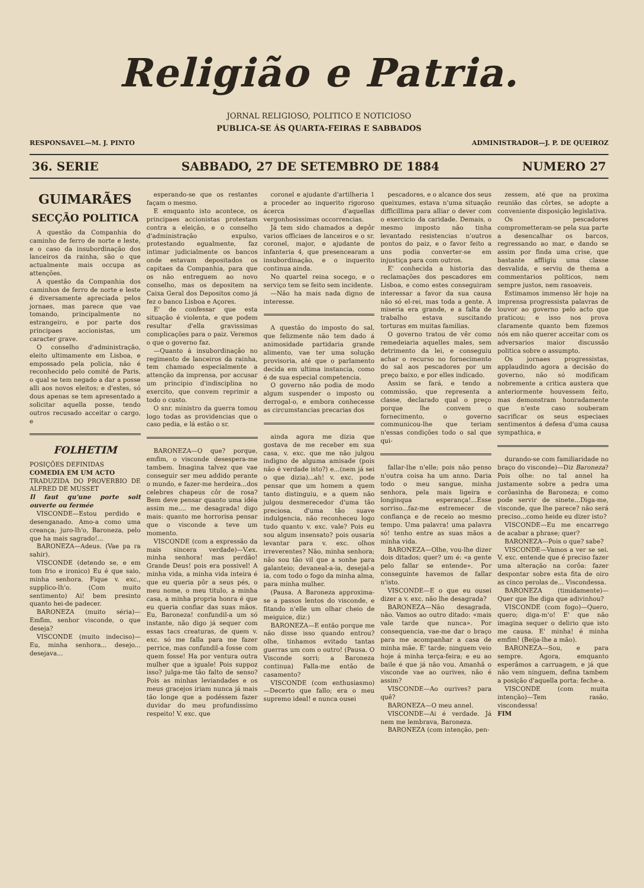Religião e Patria.
JORNAL RELIGIOSO, POLITICO E NOTICIOSO
PUBLICA-SE ÁS QUARTA-FEIRAS E SABBADOS
RESPONSAVEL—M. J. PINTO ADMINISTRADOR—J. P. DE QUEIROZ
36. SERIE SABBADO, 27 DE SETEMBRO DE 1884 NUMERO 27
GUIMARÃES
SECÇÃO POLITICA
A questão da Companhia do caminho de ferro de norte e leste, e o caso da insubordinação dos lanceiros da rainha, são o que actualmente mais occupa as attenções.
A questão da Companhia dos caminhos de ferro de norte e leste é diversamente apreciada pelos jornaes, mas parece que vae tomando, principalmente no estrangeiro, e por parte dos principaes accionistas, um caracter grave.
O conselho d'administração, eleito ultimamente em Lisboa, e empossado pela policia, não é reconhecido pelo comité de Paris, o qual se tem negado a dar a posse alli aos novos eleitos; e d'estes, só dous apenas se tem apresentado a solicitar aquella posse, tendo outros recusado acceitar o cargo, e
FOLHETIM
POSIÇÕES DEFINIDAS
COMEDIA EM UM ACTO
TRADUZIDA DO PROVERBIO DE ALFRED DE MUSSET
Il faut qu'une porte soit ouverte ou fermée
VISCONDE—Estou perdido e desenganado. Amo-a como uma creança; juro-lh'o, Baroneza, pelo que ha mais sagrado!...
BARONEZA—Adeus. (Vae pa ra sahir).
VISCONDE (detendo se, e em tom frio e ironico) Eu é que saio, minha senhora. Fique v. exc., supplico-lh'o. (Com muito sentimento) Ai! bem presinto quanto hei-de padecer.
BARONEZA (muito séria)—Emfim, senhor visconde, o que deseja?
VISCONDE (muito indeciso)—Eu, minha senhora... desejo... desejava...
esperando-se que os restantes façam o mesmo.
E emquanto isto acontece, os principaes accionistas protestam contra a eleição, e o conselho d'administração expulso, protestando egualmente, faz intimar judicialmente os bancos onde estavam depositados os capitaes da Companhia, para que os não entreguem ao novo conselho, mas os depositem na Caixa Geral dos Depositos como já fez o banco Lisboa e Açores.
E' de confessar que esta situação é violenta, e que podem resultar d'ella gravissimas complicações para o paiz. Veremos o que o governo faz.
—Quanto á insubordinação no regimento de lanceiros da rainha, tem chamado especialmente a attenção da imprensa, por accusar um principio d'indisciplina no exercito, que convem reprimir a todo o custo.
O snr. ministro da guerra tomou logo todas as providencias que o caso pedia, e lá estão o sr.
BARONEZA—O que? porque, emfim, o visconde desespera-me tambem. Imagina talvez que vae conseguir ser meu addido perante o mundo, e fazer-me herdeira...dos celebres chapeus côr de rosa? Bem deve pensar quanto uma idéa assim me.... me desagrada! digo mais: quanto me horrorisa pensar que o visconde a teve um momento.
VISCONDE (com a expressão da mais sincera verdade)—V.ex. minha senhora! mas perdão! Grande Deus! pois era possivel! A minha vida, a minha vida inteira é que eu queria pôr a seus pés, o meu nome, o meu titulo, a minha casa, a minha propria honra é que eu queria confiar das suas mãos. Eu, Baroneza! confundil-a um só instante, não digo já sequer com essas tacs creaturas, de quem v. exc. só me falla para me fazer perrice, mas confundil-a fosse com quem fosse! Ha por ventura outra mulher que a iguale! Pois suppoz isso? julga-me tão falto de senso? Pois as minhas leviandades e os meus gracejos iriam nunca já mais tão longe que a podéssem fazer duvidar do meu profundissimo respeito! V. exc. que
coronel e ajudante d'artilheria 1 a proceder ao inquerito rigoroso ácerca d'aquellas vergonhosissimas occorrencias.
Já tem sido chamados a depôr varios officiaes de lanceiros e o sr. coronel, major, e ajudante de infanteria 4, que presencearam a insubordinação, e o inquerito continua ainda.
No quartel reina socego, e o serviço tem se feito sem incidente.
—Não ha mais nada digno de interesse.
A questão do imposto do sal, que felizmente não tem dado á animosidade partidaria grande alimento, vae ter uma solução provisoria, até que o parlamento decida em ultima instancia, como é de sua especial competencia.
O governo não podia de modo algum suspender o imposto ou derrogal-o, e embora conhecesse as circumstancias precarias dos
ainda agora me dizia que gostava de me receber em sua casa, v. exc. que me não julgou indigno de alguma amisade (pois não é verdade isto?) e...(nem já sei o que dizia)...ah! v. exc. pode pensar que um homem a quem tanto distinguiu, e a quem não julgou desmerecedor d'uma tão preciosa, d'uma tão suave indulgencia, não reconheceu logo tudo quanto v. exc. vale? Pois eu sou algum insensato? pois ousaria levantar para v. exc. olhos irreverentes? Não, minha senhora; não sou tão vil que a sonhe para galanteio; devaneal-a-ia, desejal-a ia, com todo o fogo da minha alma, para minha mulher.
(Pausa. A Baroneza approxima-se a passos lentos do visconde, e fitando n'elle um olhar cheio de meiguice, diz:)
BARONEZA—E então porque me não disse isso quando entrou? olhe, tinhamos evitado tantas guerras um com o outro! (Pausa. O Visconde sorri; a Baroneza continua) Falla-me então de casamento?
VISCONDE (com enthusiasmo) —Decerto que fallo; era o meu supremo ideal! e nunca ousei
pescadores, e o alcance dos seus queixumes, estava n'uma situação difficillima para alliar o dever com o exercicio da caridade. Demais, o mesmo imposto não tinha levantado resistencias n'outros pontos do paiz, e o favor feito a uns podia converter-se em injustiça para com outros.
E' conhecida a historia das reclamações dos pescadores em Lisboa, e como estes conseguiram interessar a favor da sua causa não só el-rei, mas toda a gente. A miseria era grande, e a falta de trabalho estava suscitando torturas em muitas familias.
O governo tratou de vêr como remedeiaria aquelles males, sem detrimento da lei, e conseguiu achar o recurso no fornecimento do sal aos pescadores por um preço baixo, e por elles indicado.
Assim se fará, e tendo a commissão, que representa a classe, declarado qual o preço porque lhe convem o fornecimento, o governo communicou-lhe que teriam n'essas condições todo o sal que qui-
fallar-lhe n'elle; pois não penso n'outra coisa ha um anno. Daria todo o meu sangue, minha senhora, pela mais ligeira e longinqua esperança!...Esse sorriso...faz-me estremecer de confiança e de receio ao mesmo tempo. Uma palavra! uma palavra só! tenho entre as suas mãos a minha vida.
BARONEZA—Olhe, vou-lhe dizer dois ditados; quer? um é: «a gente pelo fallar se entende». Por conseguinte havemos de fallar n'isto.
VISCONDE—E o que eu ousei dizer a v. exc. não lhe desagrada?
BARONEZA—Não desagrada, não. Vamos ao outro ditado: «mais vale tarde que nunca». Por consequencia, vae-me dar o braço para me acompanhar a casa de minha mãe. E' tarde; ninguem veio hoje á minha terça-feira; e eu ao baile é que já não vou. Amanhã o visconde vae ao ourives, não é assim?
VISCONDE—Ao ourives? para quê?
BARONEZA—O meu annel.
VISCONDE—Ai é verdade. Já nem me lembrava, Baroneza.
BARONEZA (com intenção, pen-
zessem, até que na proxima reunião das côrtes, se adopte a conveniente disposição legislativa.
Os pescadores comprometteram-se pela sua parte a desencalhar os barcos, regressando ao mar, e dando se assim por finda uma crise, que bastante affligiu uma classe desvalida, e serviu de thema a commentarios politicos, nem sempre justos, nem rasoaveis.
Estimamos immenso lêr hoje na imprensa progressista palavras de louvor ao governo pelo acto que praticou; e isso nos prova claramente quanto bem fizemos nós em não querer acceitar com os adversarios maior discussão politica sobre o assumpto.
Os jornaes progressistas, applaudindo agora a decisão do governo, não só modificam nobremente a critica austera que anteriormente houvessem feito, mas demonstram honradamente que n'este caso souberam sacrificar os seus especiaes sentimentos á defesa d'uma causa sympathica, e
durando-se com familiaridade no braço do visconde)—Diz Baroneza? Pois olhe: no tal annel ha justamente sobre a pedra uma corôasinha de Baroneza; e como pode servir de sinete...Diga-me, visconde, que lhe parece? não será preciso...como heide eu dizer isto?
VISCONDE—Eu me encarrego de acabar a phrase; quer?
BARONEZA—Pois o que? sabe?
VISCONDE—Vamos a ver se sei. V. exc. entende que é preciso fazer uma alteração na corôa: fazer despontar sobre esta fita de oiro as cinco perolas de... Viscondessa.
BARONEZA (timidamente)—Quer que lhe diga que adivinhou?
VISCONDE (com fogo)—Quero, quero; diga-m'o! E' que não imagina sequer o delirio que isto me causa. E' minha! é minha emfim! (Beija-lhe a mão).
BARONEZA—Sou, e para sempre. Agora, emquanto esperâmos a carruagem, e já que não vem ninguem, defina tambem a posição d'aquella porta: feche-a.
VISCONDE (com muita intenção)—Tem rasão, viscondessa!
FIM